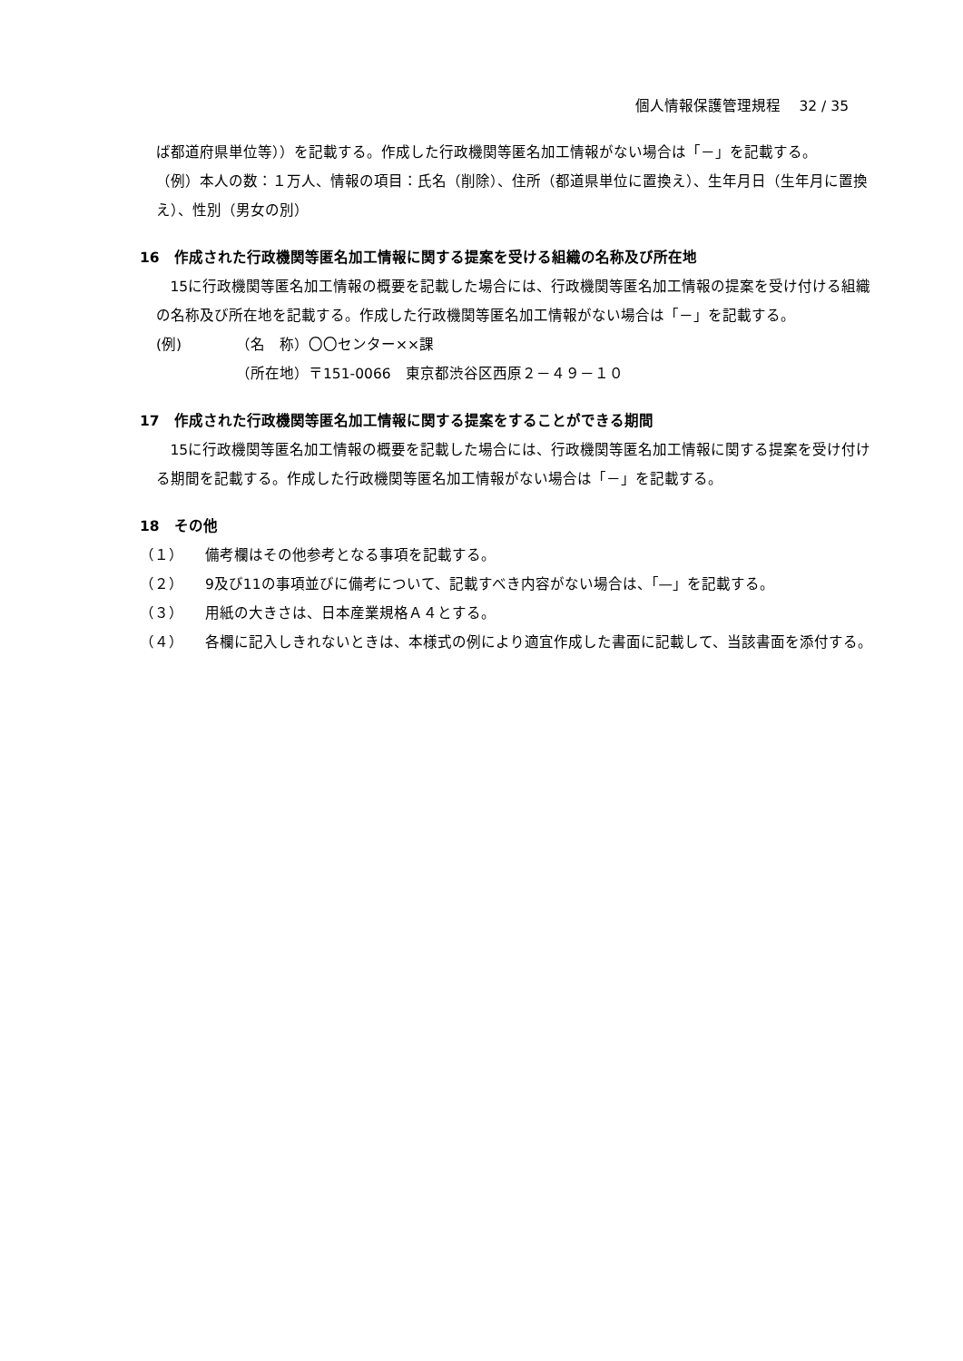個人情報保護管理規程　 32 / 35
ば都道府県単位等））を記載する。作成した行政機関等匿名加工情報がない場合は「－」を記載する。
（例）本人の数：１万人、情報の項目：氏名（削除）、住所（都道県単位に置換え）、生年月日（生年月に置換え）、性別（男女の別）
16　作成された行政機関等匿名加工情報に関する提案を受ける組織の名称及び所在地
15に行政機関等匿名加工情報の概要を記載した場合には、行政機関等匿名加工情報の提案を受け付ける組織の名称及び所在地を記載する。作成した行政機関等匿名加工情報がない場合は「－」を記載する。
(例) （名　称）〇〇センター××課
（所在地）〒151-0066　東京都渋谷区西原２－４９－１０
17　作成された行政機関等匿名加工情報に関する提案をすることができる期間
15に行政機関等匿名加工情報の概要を記載した場合には、行政機関等匿名加工情報に関する提案を受け付ける期間を記載する。作成した行政機関等匿名加工情報がない場合は「－」を記載する。
18　その他
（１） 備考欄はその他参考となる事項を記載する。
（２） 9及び11の事項並びに備考について、記載すべき内容がない場合は、「—」を記載する。
（３） 用紙の大きさは、日本産業規格Ａ４とする。
（４） 各欄に記入しきれないときは、本様式の例により適宜作成した書面に記載して、当該書面を添付する。